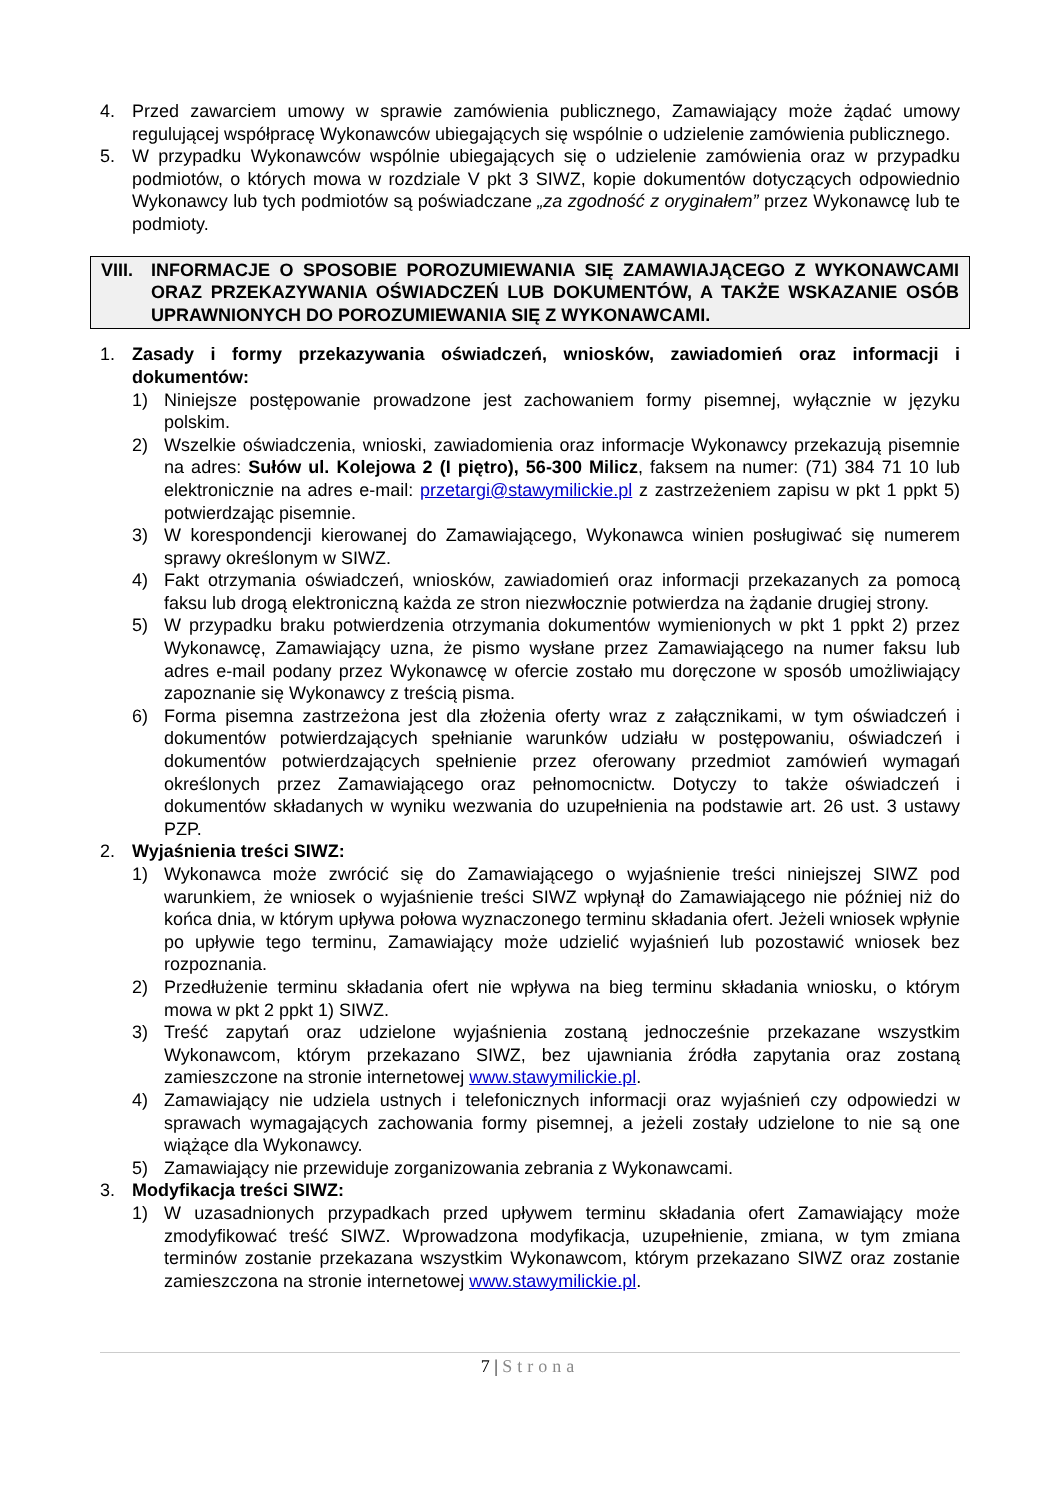4. Przed zawarciem umowy w sprawie zamówienia publicznego, Zamawiający może żądać umowy regulującej współpracę Wykonawców ubiegających się wspólnie o udzielenie zamówienia publicznego.
5. W przypadku Wykonawców wspólnie ubiegających się o udzielenie zamówienia oraz w przypadku podmiotów, o których mowa w rozdziale V pkt 3 SIWZ, kopie dokumentów dotyczących odpowiednio Wykonawcy lub tych podmiotów są poświadczane „za zgodność z oryginałem” przez Wykonawcę lub te podmioty.
VIII.
INFORMACJE O SPOSOBIE POROZUMIEWANIA SIĘ ZAMAWIAJĄCEGO Z WYKONAWCAMI ORAZ PRZEKAZYWANIA OŚWIADCZEŃ LUB DOKUMENTÓW, A TAKŻE WSKAZANIE OSÓB UPRAWNIONYCH DO POROZUMIEWANIA SIĘ Z WYKONAWCAMI.
1. Zasady i formy przekazywania oświadczeń, wniosków, zawiadomień oraz informacji i dokumentów:
1) Niniejsze postępowanie prowadzone jest zachowaniem formy pisemnej, wyłącznie w języku polskim.
2) Wszelkie oświadczenia, wnioski, zawiadomienia oraz informacje Wykonawcy przekazują pisemnie na adres: Sułów ul. Kolejowa 2 (I piętro), 56-300 Milicz, faksem na numer: (71) 384 71 10 lub elektronicznie na adres e-mail: przetargi@stawymilickie.pl z zastrzeżeniem zapisu w pkt 1 ppkt 5) potwierdzając pisemnie.
3) W korespondencji kierowanej do Zamawiającego, Wykonawca winien posługiwać się numerem sprawy określonym w SIWZ.
4) Fakt otrzymania oświadczeń, wniosków, zawiadomień oraz informacji przekazanych za pomocą faksu lub drogą elektroniczną każda ze stron niezwłocznie potwierdza na żądanie drugiej strony.
5) W przypadku braku potwierdzenia otrzymania dokumentów wymienionych w pkt 1 ppkt 2) przez Wykonawcę, Zamawiający uzna, że pismo wysłane przez Zamawiającego na numer faksu lub adres e-mail podany przez Wykonawcę w ofercie zostało mu doręczone w sposób umożliwiający zapoznanie się Wykonawcy z treścią pisma.
6) Forma pisemna zastrzeżona jest dla złożenia oferty wraz z załącznikami, w tym oświadczeń i dokumentów potwierdzających spełnianie warunków udziału w postępowaniu, oświadczeń i dokumentów potwierdzających spełnienie przez oferowany przedmiot zamówień wymagań określonych przez Zamawiającego oraz pełnomocnictw. Dotyczy to także oświadczeń i dokumentów składanych w wyniku wezwania do uzupełnienia na podstawie art. 26 ust. 3 ustawy PZP.
2. Wyjaśnienia treści SIWZ:
1) Wykonawca może zwrócić się do Zamawiającego o wyjaśnienie treści niniejszej SIWZ pod warunkiem, że wniosek o wyjaśnienie treści SIWZ wpłynął do Zamawiającego nie później niż do końca dnia, w którym upływa połowa wyznaczonego terminu składania ofert. Jeżeli wniosek wpłynie po upływie tego terminu, Zamawiający może udzielić wyjaśnień lub pozostawić wniosek bez rozpoznania.
2) Przedłużenie terminu składania ofert nie wpływa na bieg terminu składania wniosku, o którym mowa w pkt 2 ppkt 1) SIWZ.
3) Treść zapytań oraz udzielone wyjaśnienia zostaną jednocześnie przekazane wszystkim Wykonawcom, którym przekazano SIWZ, bez ujawniania źródła zapytania oraz zostaną zamieszczone na stronie internetowej www.stawymilickie.pl.
4) Zamawiający nie udziela ustnych i telefonicznych informacji oraz wyjaśnień czy odpowiedzi w sprawach wymagających zachowania formy pisemnej, a jeżeli zostały udzielone to nie są one wiążące dla Wykonawcy.
5) Zamawiający nie przewiduje zorganizowania zebrania z Wykonawcami.
3. Modyfikacja treści SIWZ:
1) W uzasadnionych przypadkach przed upływem terminu składania ofert Zamawiający może zmodyfikować treść SIWZ. Wprowadzona modyfikacja, uzupełnienie, zmiana, w tym zmiana terminów zostanie przekazana wszystkim Wykonawcom, którym przekazano SIWZ oraz zostanie zamieszczona na stronie internetowej www.stawymilickie.pl.
7 | Strona